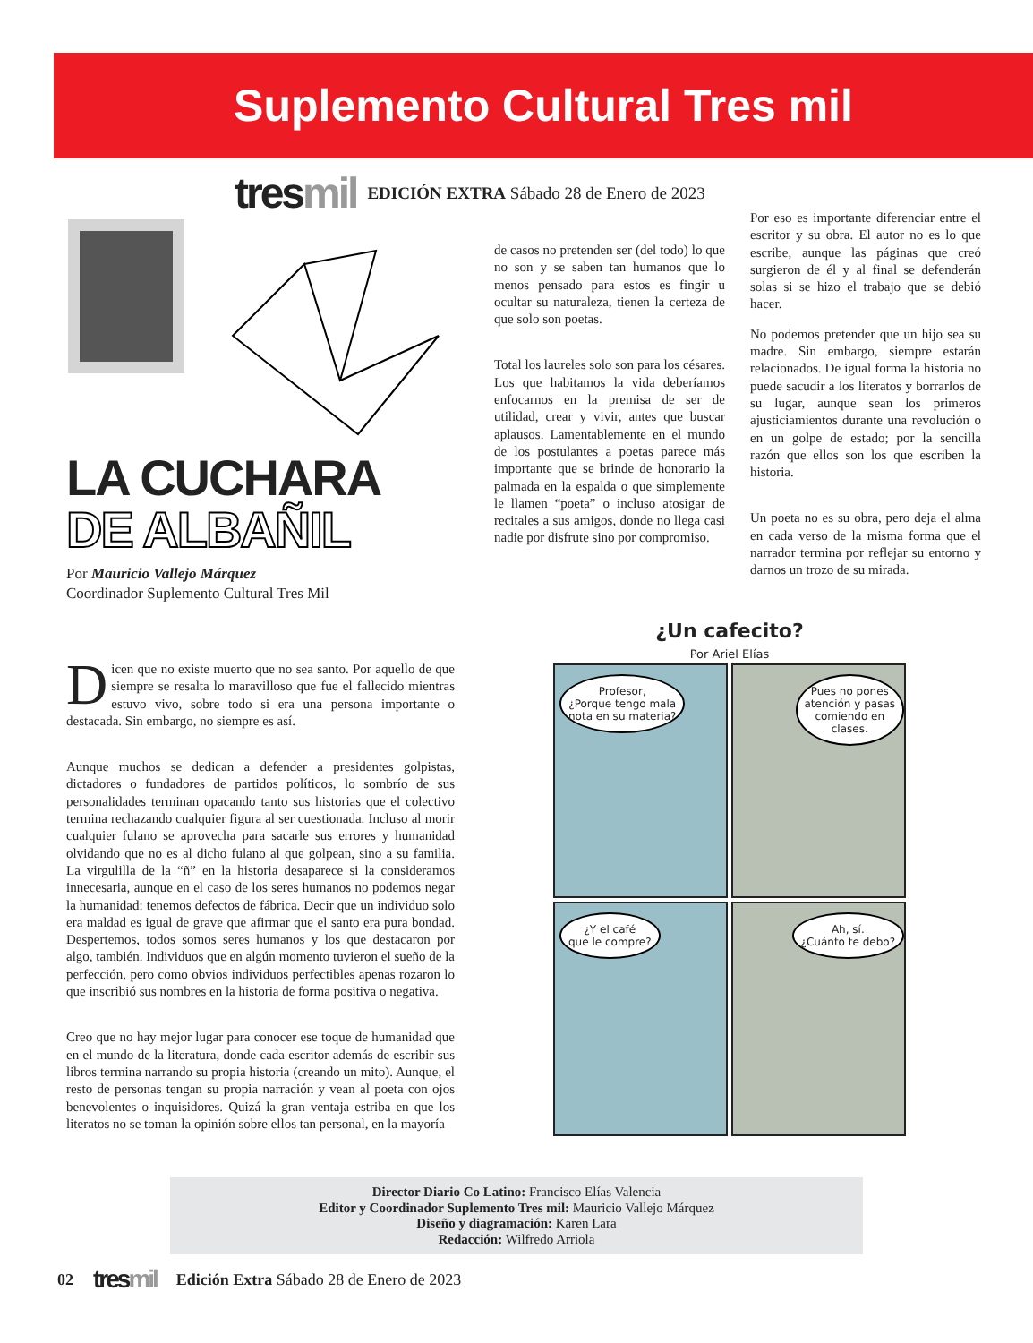Suplemento Cultural Tres mil
tresmil
EDICIÓN EXTRA Sábado 28 de Enero de 2023
LA CUCHARA
DE ALBAÑIL
Por Mauricio Vallejo Márquez
Coordinador Suplemento Cultural Tres Mil
Dicen que no existe muerto que no sea santo. Por aquello de que siempre se resalta lo maravilloso que fue el fallecido mientras estuvo vivo, sobre todo si era una persona importante o destacada. Sin embargo, no siempre es así.
Aunque muchos se dedican a defender a presidentes golpistas, dictadores o fundadores de partidos políticos, lo sombrío de sus personalidades terminan opacando tanto sus historias que el colectivo termina rechazando cualquier figura al ser cuestionada. Incluso al morir cualquier fulano se aprovecha para sacarle sus errores y humanidad olvidando que no es al dicho fulano al que golpean, sino a su familia. La virgulilla de la “ñ” en la historia desaparece si la consideramos innecesaria, aunque en el caso de los seres humanos no podemos negar la humanidad: tenemos defectos de fábrica. Decir que un individuo solo era maldad es igual de grave que afirmar que el santo era pura bondad. Despertemos, todos somos seres humanos y los que destacaron por algo, también. Individuos que en algún momento tuvieron el sueño de la perfección, pero como obvios individuos perfectibles apenas rozaron lo que inscribió sus nombres en la historia de forma positiva o negativa.
Creo que no hay mejor lugar para conocer ese toque de humanidad que en el mundo de la literatura, donde cada escritor además de escribir sus libros termina narrando su propia historia (creando un mito). Aunque, el resto de personas tengan su propia narración y vean al poeta con ojos benevolentes o inquisidores. Quizá la gran ventaja estriba en que los literatos no se toman la opinión sobre ellos tan personal, en la mayoría
de casos no pretenden ser (del todo) lo que no son y se saben tan humanos que lo menos pensado para estos es fingir u ocultar su naturaleza, tienen la certeza de que solo son poetas.
Total los laureles solo son para los césares. Los que habitamos la vida deberíamos enfocarnos en la premisa de ser de utilidad, crear y vivir, antes que buscar aplausos. Lamentablemente en el mundo de los postulantes a poetas parece más importante que se brinde de honorario la palmada en la espalda o que simplemente le llamen “poeta” o incluso atosigar de recitales a sus amigos, donde no llega casi nadie por disfrute sino por compromiso.
Por eso es importante diferenciar entre el escritor y su obra. El autor no es lo que escribe, aunque las páginas que creó surgieron de él y al final se defenderán solas si se hizo el trabajo que se debió hacer.
No podemos pretender que un hijo sea su madre. Sin embargo, siempre estarán relacionados. De igual forma la historia no puede sacudir a los literatos y borrarlos de su lugar, aunque sean los primeros ajusticiamientos durante una revolución o en un golpe de estado; por la sencilla razón que ellos son los que escriben la historia.
Un poeta no es su obra, pero deja el alma en cada verso de la misma forma que el narrador termina por reflejar su entorno y darnos un trozo de su mirada.
¿Un cafecito?
Por Ariel Elías
Profesor,
¿Porque tengo mala
nota en su materia?
Pues no pones
atención y pasas
comiendo en
clases.
¿Y el café
que le compre?
Ah, sí.
¿Cuánto te debo?
Director Diario Co Latino: Francisco Elías Valencia
Editor y Coordinador Suplemento Tres mil: Mauricio Vallejo Márquez
Diseño y diagramación: Karen Lara
Redacción: Wilfredo Arriola
02 tresmil Edición Extra Sábado 28 de Enero de 2023